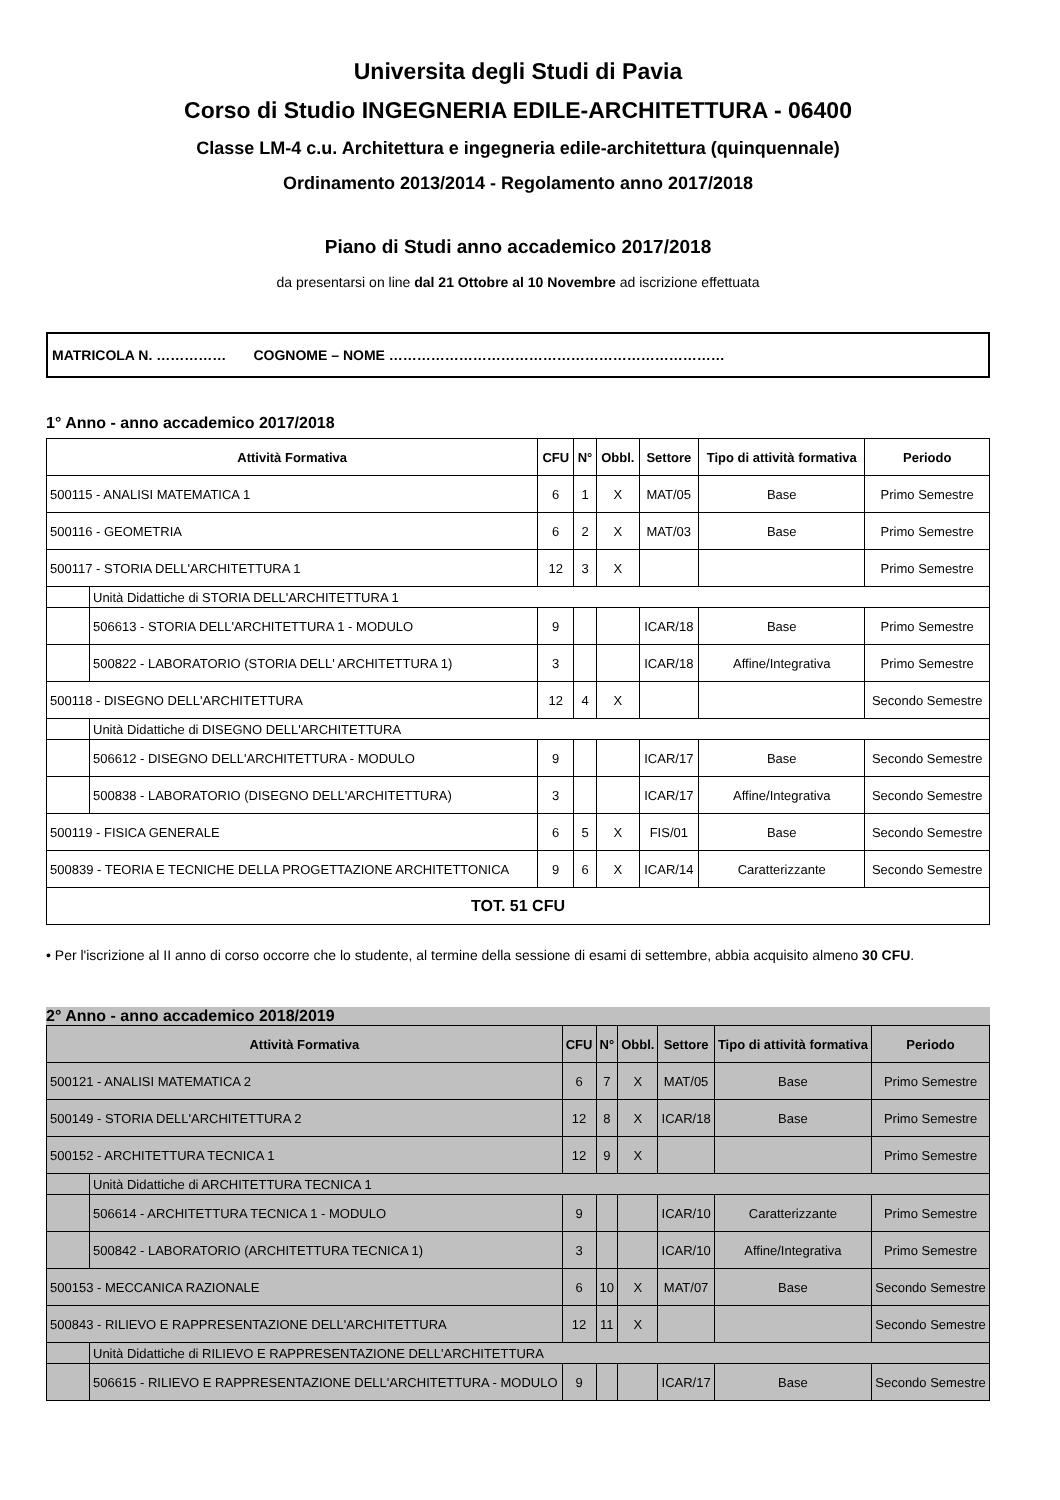Universita degli Studi di Pavia
Corso di Studio INGEGNERIA EDILE-ARCHITETTURA - 06400
Classe LM-4 c.u. Architettura e ingegneria edile-architettura (quinquennale)
Ordinamento 2013/2014 - Regolamento anno 2017/2018
Piano di Studi anno accademico 2017/2018
da presentarsi on line dal 21 Ottobre al 10 Novembre ad iscrizione effettuata
MATRICOLA N. …………… COGNOME – NOME ………………………………………………………………
1° Anno - anno accademico 2017/2018
| Attività Formativa | | CFU | N° | Obbl. | Settore | Tipo di attività formativa | Periodo |
| --- | --- | --- | --- | --- | --- | --- | --- |
| 500115 - ANALISI MATEMATICA 1 | | 6 | 1 | X | MAT/05 | Base | Primo Semestre |
| 500116 - GEOMETRIA | | 6 | 2 | X | MAT/03 | Base | Primo Semestre |
| 500117 - STORIA DELL'ARCHITETTURA 1 | | 12 | 3 | X | | | Primo Semestre |
| | Unità Didattiche di STORIA DELL'ARCHITETTURA 1 | | | | | | |
| | 506613 - STORIA DELL'ARCHITETTURA 1 - MODULO | 9 | | | ICAR/18 | Base | Primo Semestre |
| | 500822 - LABORATORIO (STORIA DELL' ARCHITETTURA 1) | 3 | | | ICAR/18 | Affine/Integrativa | Primo Semestre |
| 500118 - DISEGNO DELL'ARCHITETTURA | | 12 | 4 | X | | | Secondo Semestre |
| | Unità Didattiche di DISEGNO DELL'ARCHITETTURA | | | | | | |
| | 506612 - DISEGNO DELL'ARCHITETTURA - MODULO | 9 | | | ICAR/17 | Base | Secondo Semestre |
| | 500838 - LABORATORIO (DISEGNO DELL'ARCHITETTURA) | 3 | | | ICAR/17 | Affine/Integrativa | Secondo Semestre |
| 500119 - FISICA GENERALE | | 6 | 5 | X | FIS/01 | Base | Secondo Semestre |
| 500839 - TEORIA E TECNICHE DELLA PROGETTAZIONE ARCHITETTONICA | | 9 | 6 | X | ICAR/14 | Caratterizzante | Secondo Semestre |
| TOT. 51 CFU | | | | | | | |
• Per l'iscrizione al II anno di corso occorre che lo studente, al termine della sessione di esami di settembre, abbia acquisito almeno 30 CFU.
2° Anno - anno accademico 2018/2019
| Attività Formativa | | CFU | N° | Obbl. | Settore | Tipo di attività formativa | Periodo |
| --- | --- | --- | --- | --- | --- | --- | --- |
| 500121 - ANALISI MATEMATICA 2 | | 6 | 7 | X | MAT/05 | Base | Primo Semestre |
| 500149 - STORIA DELL'ARCHITETTURA 2 | | 12 | 8 | X | ICAR/18 | Base | Primo Semestre |
| 500152 - ARCHITETTURA TECNICA 1 | | 12 | 9 | X | | | Primo Semestre |
| | Unità Didattiche di ARCHITETTURA TECNICA 1 | | | | | | |
| | 506614 - ARCHITETTURA TECNICA 1 - MODULO | 9 | | | ICAR/10 | Caratterizzante | Primo Semestre |
| | 500842 - LABORATORIO (ARCHITETTURA TECNICA 1) | 3 | | | ICAR/10 | Affine/Integrativa | Primo Semestre |
| 500153 - MECCANICA RAZIONALE | | 6 | 10 | X | MAT/07 | Base | Secondo Semestre |
| 500843 - RILIEVO E RAPPRESENTAZIONE DELL'ARCHITETTURA | | 12 | 11 | X | | | Secondo Semestre |
| | Unità Didattiche di RILIEVO E RAPPRESENTAZIONE DELL'ARCHITETTURA | | | | | | |
| | 506615 - RILIEVO E RAPPRESENTAZIONE DELL'ARCHITETTURA - MODULO | 9 | | | ICAR/17 | Base | Secondo Semestre |